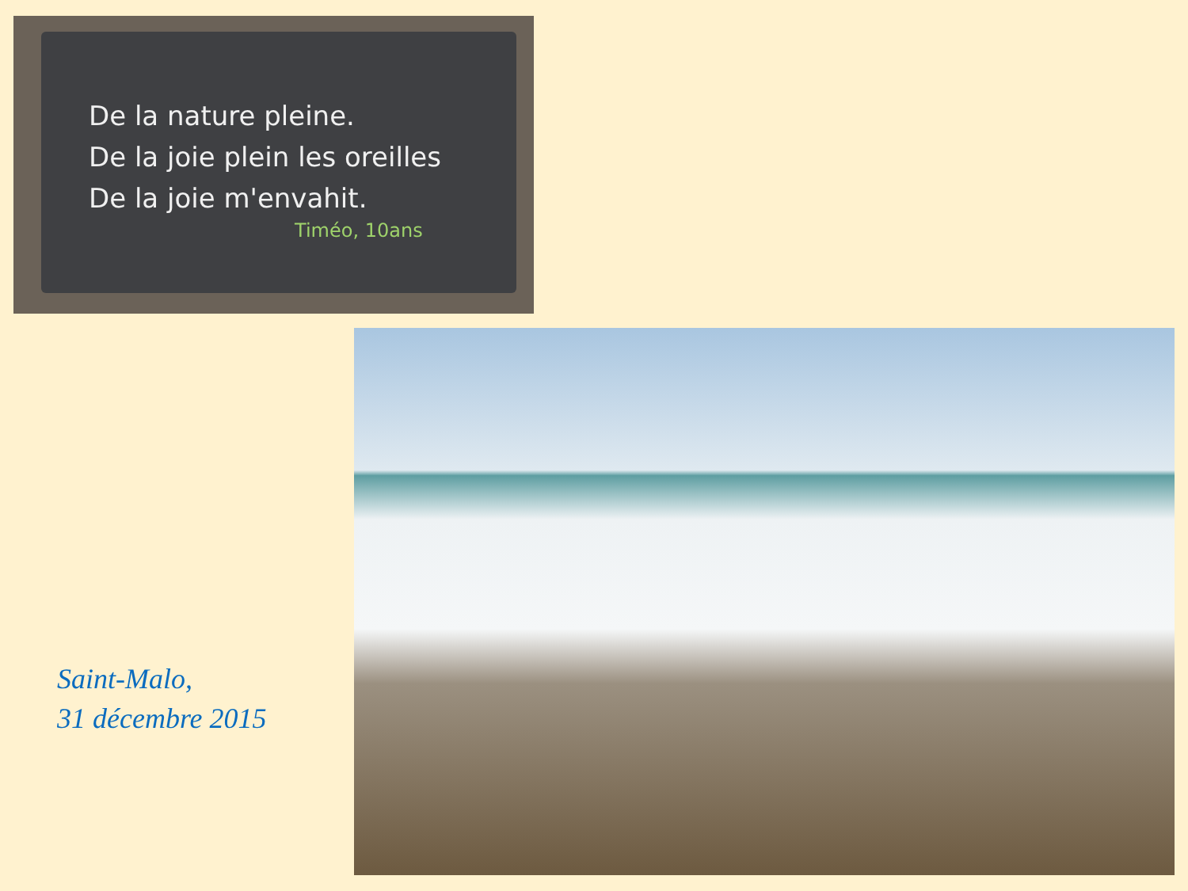De la nature pleine.
De la joie plein les oreilles
De la joie m'envahit.
Timéo, 10ans
Saint-Malo,
31 décembre 2015